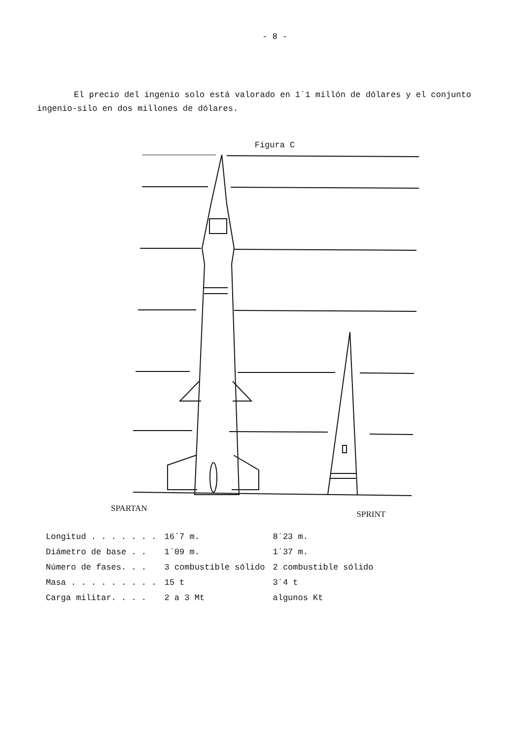- 8 -
El precio del ingenio solo está valorado en 1´1 millón de dólares y el conjunto ingenio-silo en dos millones de dólares.
Figura C
SPARTAN
SPRINT
| Longitud . . . . . . . | 16´7 m. | 8´23 m. |
| Diámetro de base . . | 1´09 m. | 1´37 m. |
| Número de fases. . . | 3 combustible sólido | 2 combustible sólido |
| Masa . . . . . . . . . | 15 t | 3´4 t |
| Carga militar. . . . | 2 a 3 Mt | algunos Kt |